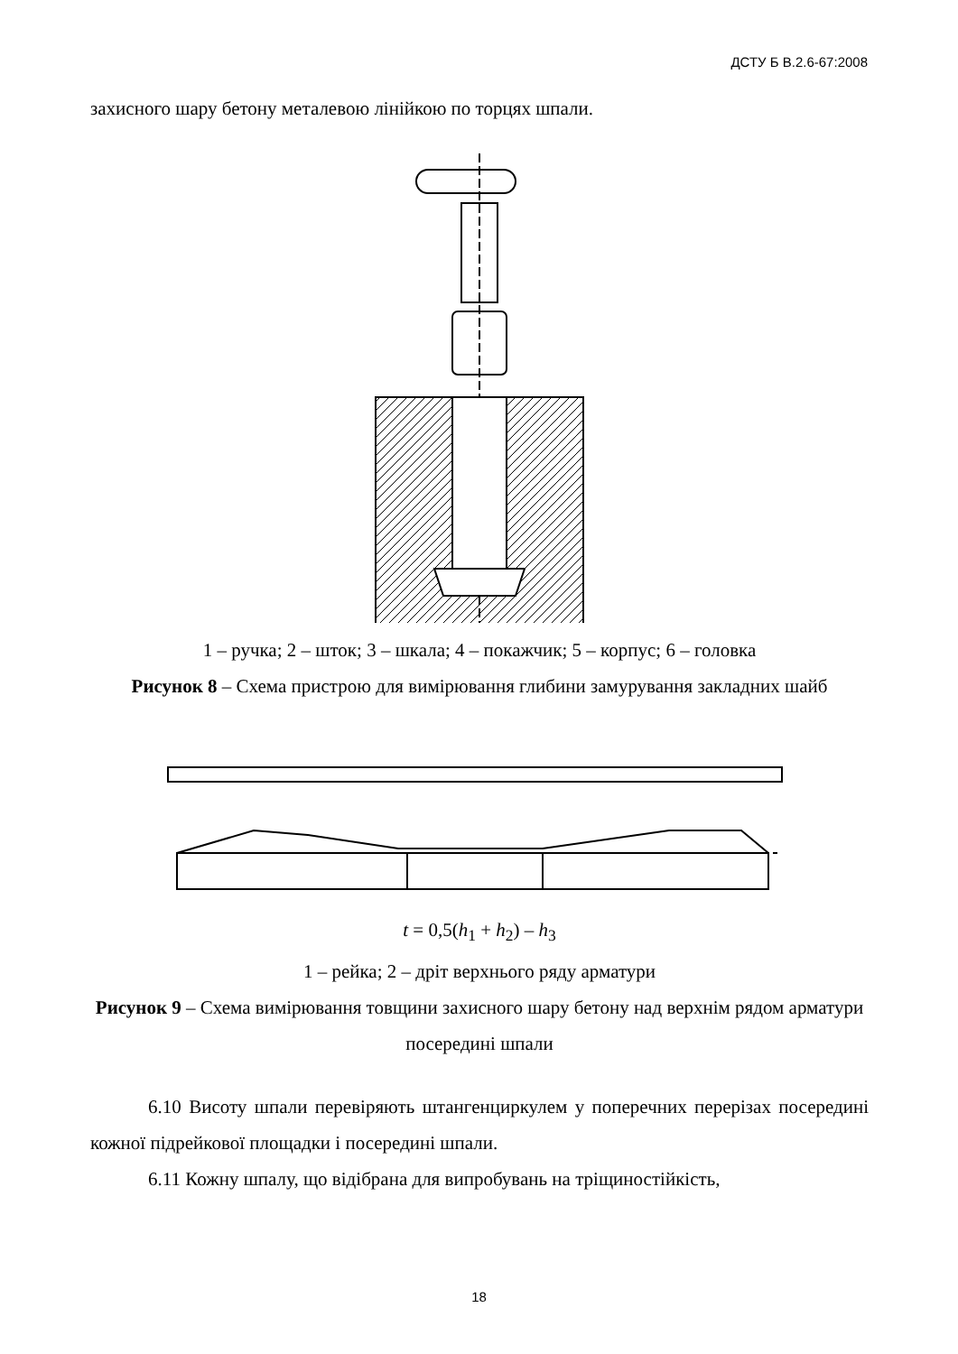ДСТУ Б В.2.6-67:2008
захисного шару бетону металевою лінійкою по торцях шпали.
1 – ручка; 2 – шток; 3 – шкала; 4 – покажчик; 5 – корпус; 6 – головка
Рисунок 8 – Схема пристрою для вимірювання глибини замурування закладних шайб
t = 0,5(h<sub>1</sub> + h<sub>2</sub>) – h<sub>3</sub>
1 – рейка; 2 – дріт верхнього ряду арматури
Рисунок 9 – Схема вимірювання товщини захисного шару бетону над верхнім рядом арматури посередині шпали
6.10 Висоту шпали перевіряють штангенциркулем у поперечних перерізах посередині кожної підрейкової площадки і посередині шпали.
6.11 Кожну шпалу, що відібрана для випробувань на тріщиностійкість,
18